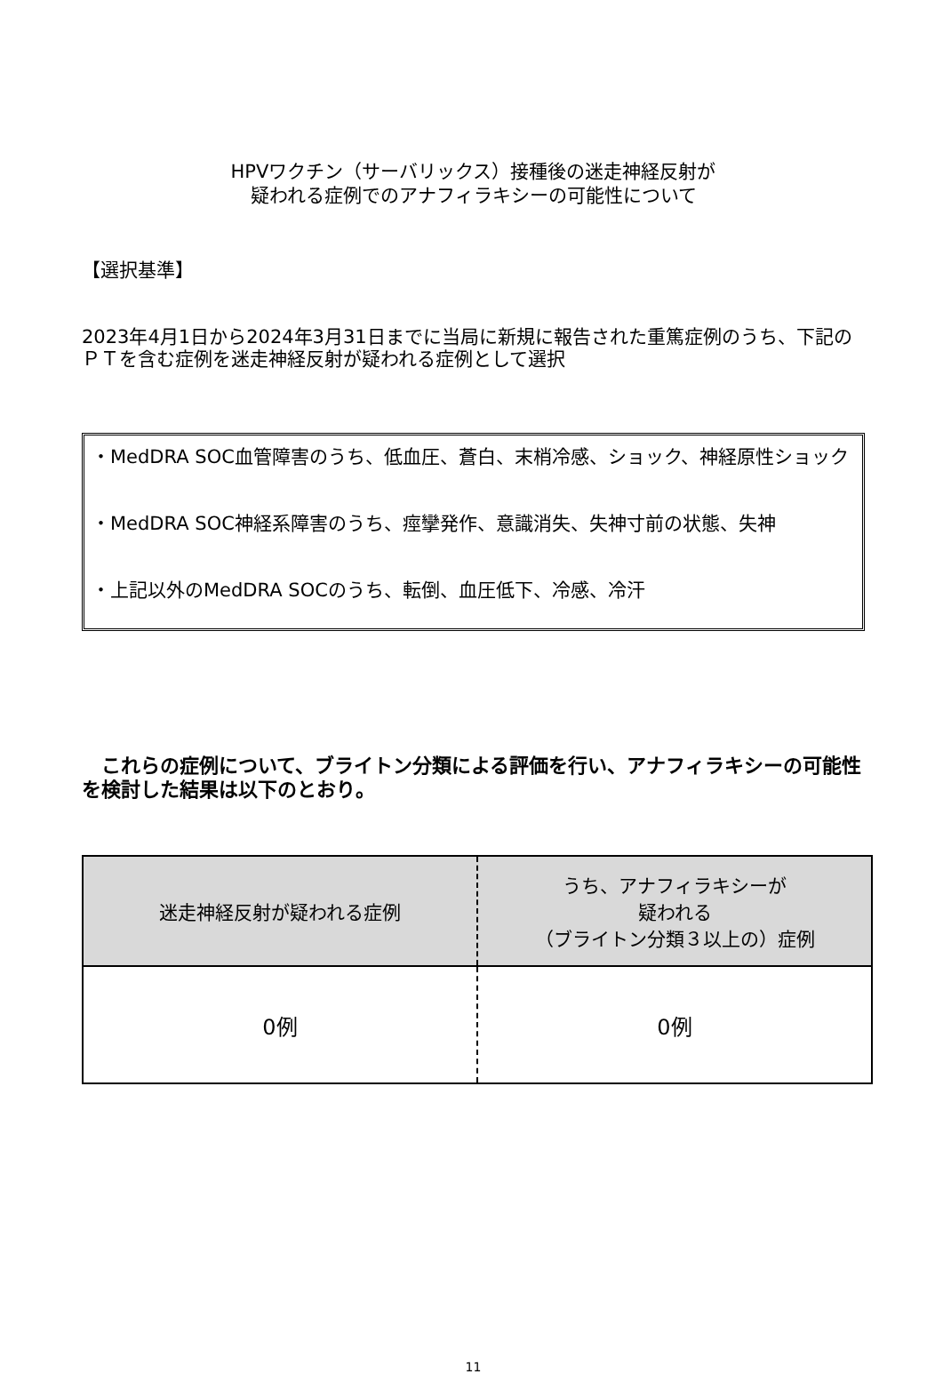HPVワクチン（サーバリックス）接種後の迷走神経反射が
疑われる症例でのアナフィラキシーの可能性について
【選択基準】
2023年4月1日から2024年3月31日までに当局に新規に報告された重篤症例のうち、下記のＰＴを含む症例を迷走神経反射が疑われる症例として選択
・MedDRA SOC血管障害のうち、低血圧、蒼白、末梢冷感、ショック、神経原性ショック
・MedDRA SOC神経系障害のうち、痙攣発作、意識消失、失神寸前の状態、失神
・上記以外のMedDRA SOCのうち、転倒、血圧低下、冷感、冷汗
　これらの症例について、ブライトン分類による評価を行い、アナフィラキシーの可能性を検討した結果は以下のとおり。
| 迷走神経反射が疑われる症例 | うち、アナフィラキシーが 疑われる （ブライトン分類３以上の）症例 |
| --- | --- |
| 0例 | 0例 |
11